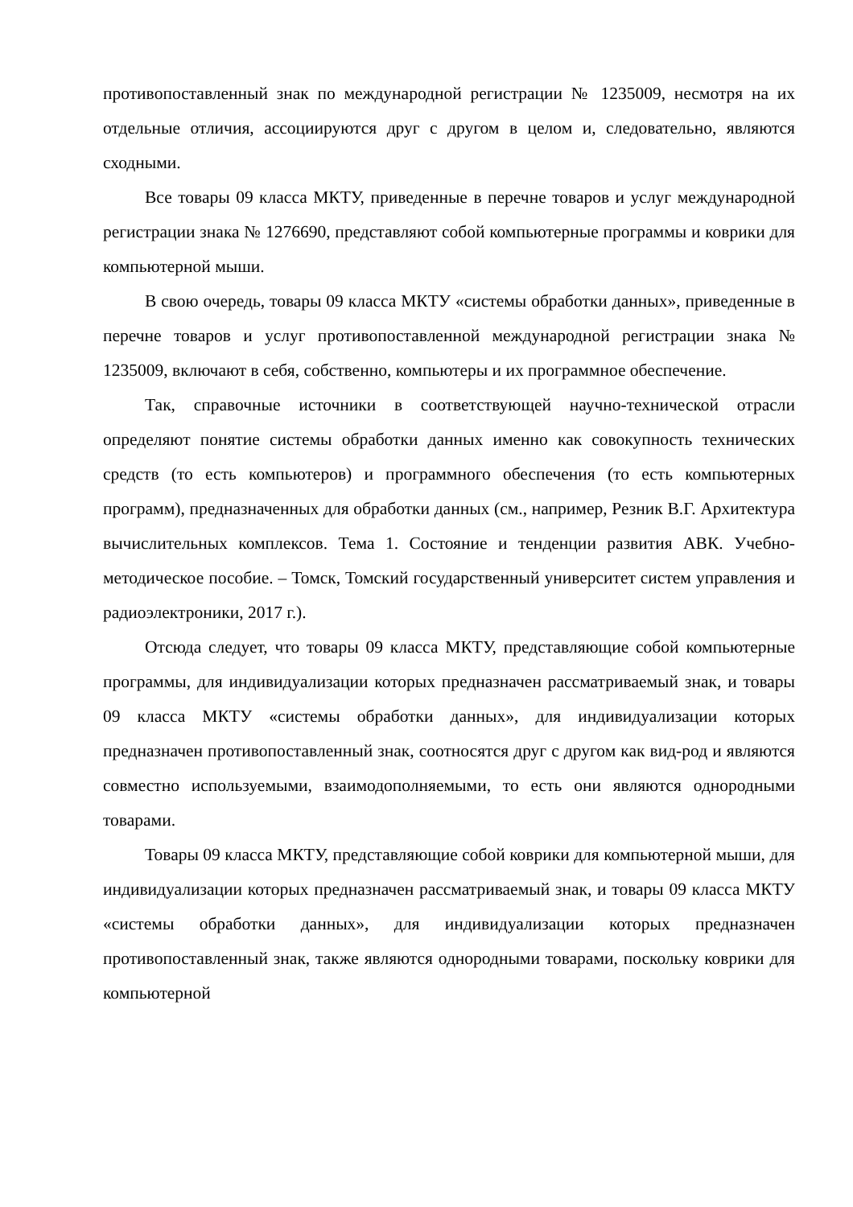противопоставленный знак по международной регистрации № 1235009, несмотря на их отдельные отличия, ассоциируются друг с другом в целом и, следовательно, являются сходными.
Все товары 09 класса МКТУ, приведенные в перечне товаров и услуг международной регистрации знака № 1276690, представляют собой компьютерные программы и коврики для компьютерной мыши.
В свою очередь, товары 09 класса МКТУ «системы обработки данных», приведенные в перечне товаров и услуг противопоставленной международной регистрации знака № 1235009, включают в себя, собственно, компьютеры и их программное обеспечение.
Так, справочные источники в соответствующей научно-технической отрасли определяют понятие системы обработки данных именно как совокупность технических средств (то есть компьютеров) и программного обеспечения (то есть компьютерных программ), предназначенных для обработки данных (см., например, Резник В.Г. Архитектура вычислительных комплексов. Тема 1. Состояние и тенденции развития АВК. Учебно-методическое пособие. – Томск, Томский государственный университет систем управления и радиоэлектроники, 2017 г.).
Отсюда следует, что товары 09 класса МКТУ, представляющие собой компьютерные программы, для индивидуализации которых предназначен рассматриваемый знак, и товары 09 класса МКТУ «системы обработки данных», для индивидуализации которых предназначен противопоставленный знак, соотносятся друг с другом как вид-род и являются совместно используемыми, взаимодополняемыми, то есть они являются однородными товарами.
Товары 09 класса МКТУ, представляющие собой коврики для компьютерной мыши, для индивидуализации которых предназначен рассматриваемый знак, и товары 09 класса МКТУ «системы обработки данных», для индивидуализации которых предназначен противопоставленный знак, также являются однородными товарами, поскольку коврики для компьютерной